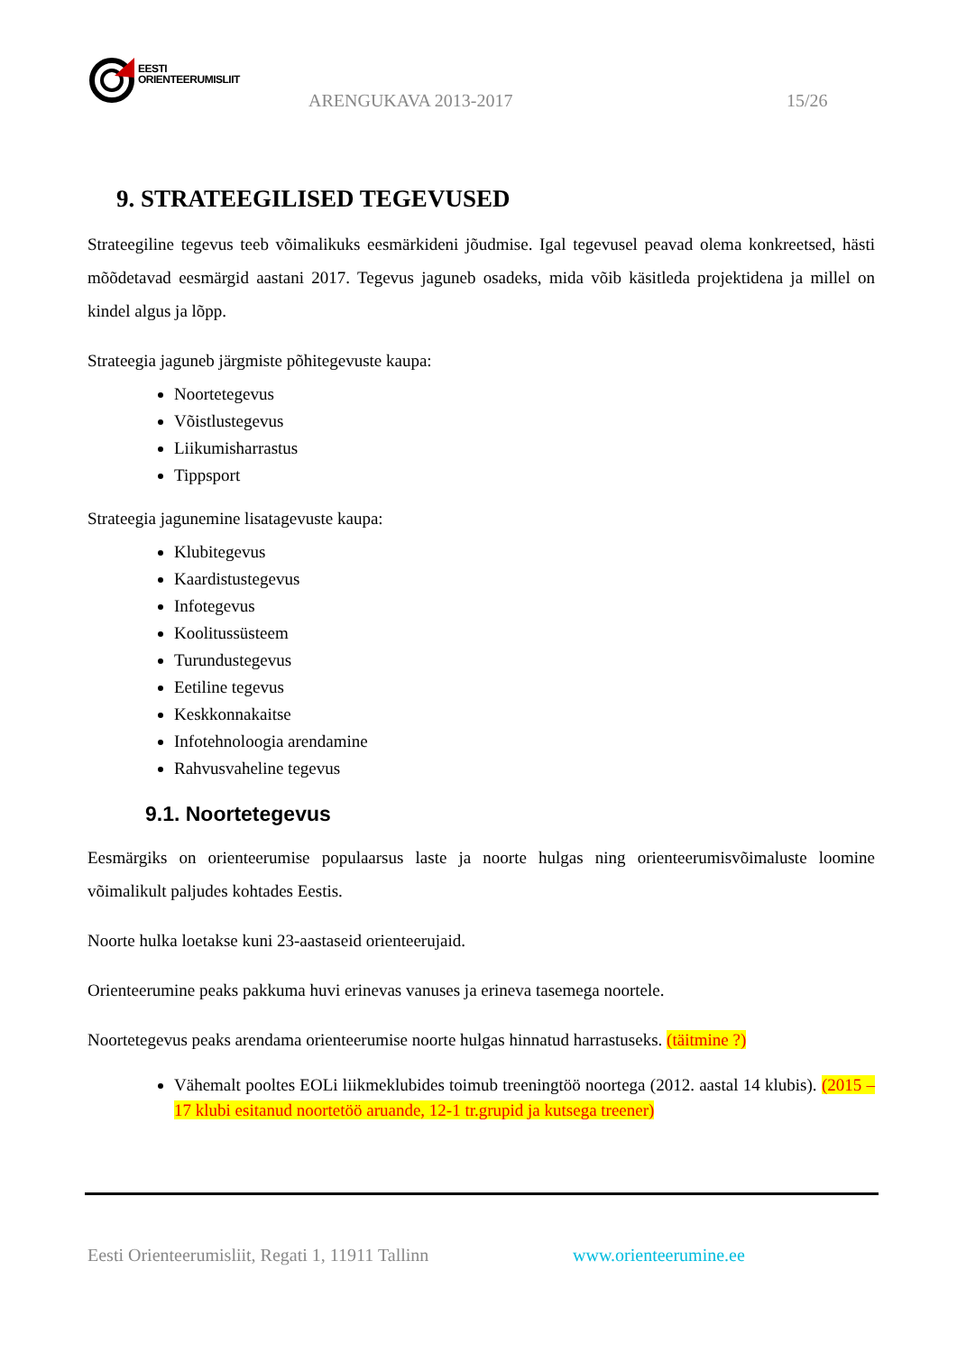EESTI
ORIENTEERUMISLIIT
ARENGUKAVA 2013-2017 15/26
9. STRATEEGILISED TEGEVUSED
Strateegiline tegevus teeb võimalikuks eesmärkideni jõudmise. Igal tegevusel peavad olema konkreetsed, hästi mõõdetavad eesmärgid aastani 2017. Tegevus jaguneb osadeks, mida võib käsitleda projektidena ja millel on kindel algus ja lõpp.
Strateegia jaguneb järgmiste põhitegevuste kaupa:
Noortetegevus
Võistlustegevus
Liikumisharrastus
Tippsport
Strateegia jagunemine lisatagevuste kaupa:
Klubitegevus
Kaardistustegevus
Infotegevus
Koolitussüsteem
Turundustegevus
Eetiline tegevus
Keskkonnakaitse
Infotehnoloogia arendamine
Rahvusvaheline tegevus
9.1. Noortetegevus
Eesmärgiks on orienteerumise populaarsus laste ja noorte hulgas ning orienteerumisvõimaluste loomine võimalikult paljudes kohtades Eestis.
Noorte hulka loetakse kuni 23-aastaseid orienteerujaid.
Orienteerumine peaks pakkuma huvi erinevas vanuses ja erineva tasemega noortele.
Noortetegevus peaks arendama orienteerumise noorte hulgas hinnatud harrastuseks. (täitmine ?)
Vähemalt pooltes EOLi liikmeklubides toimub treeningtöö noortega (2012. aastal 14 klubis). (2015 – 17 klubi esitanud noortetöö aruande, 12-1 tr.grupid ja kutsega treener)
Eesti Orienteerumisliit, Regati 1, 11911 Tallinn
www.orienteerumine.ee